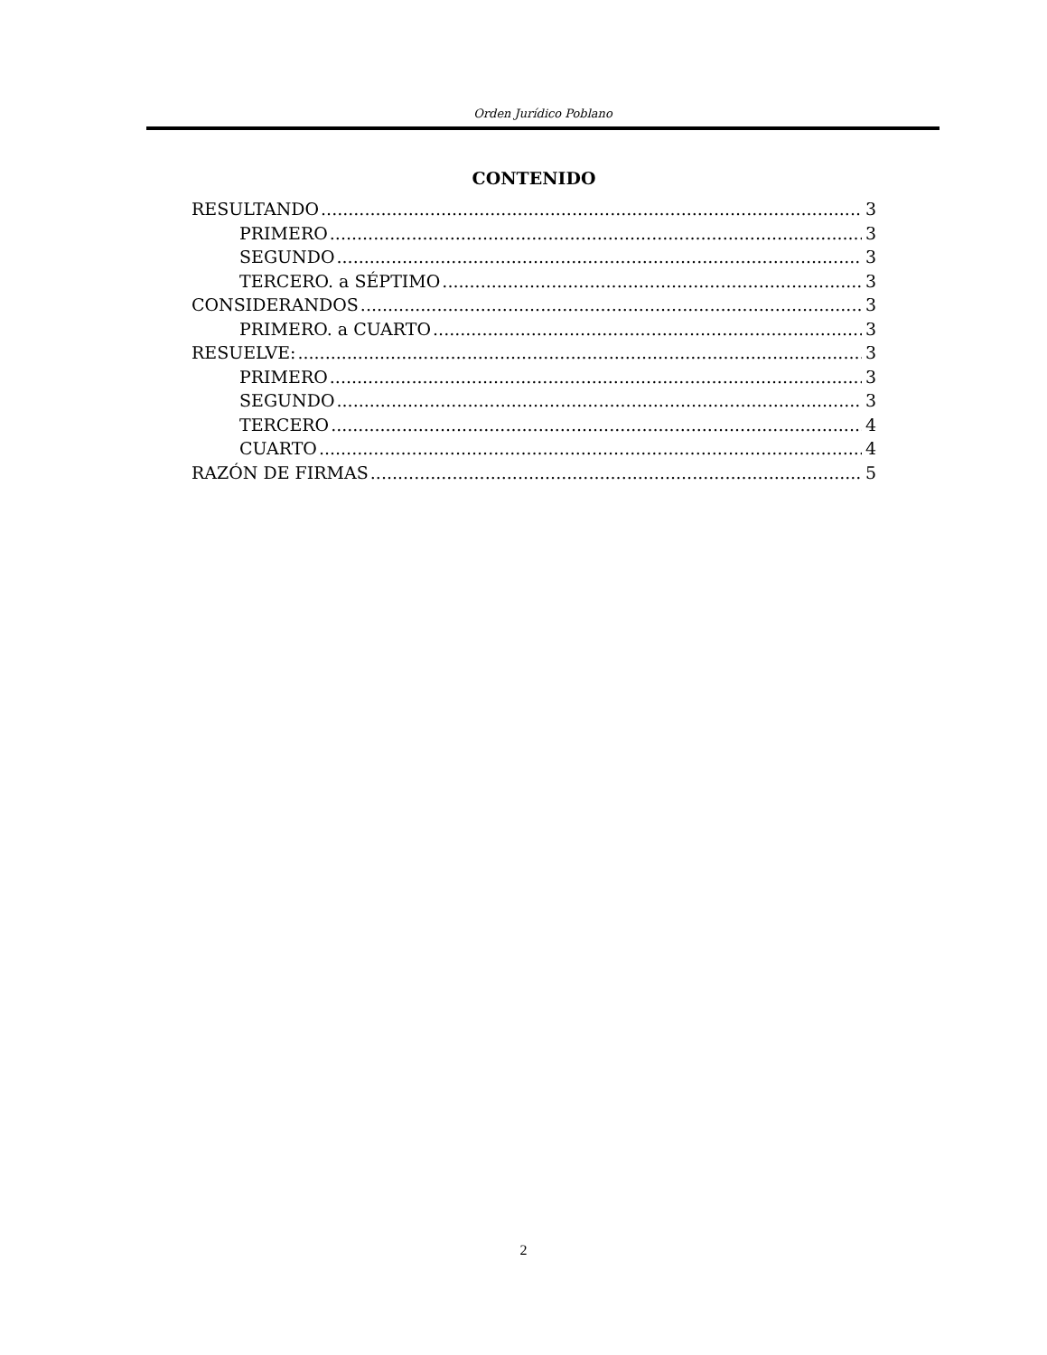Orden Jurídico Poblano
CONTENIDO
RESULTANDO 3
PRIMERO 3
SEGUNDO 3
TERCERO. a SÉPTIMO 3
CONSIDERANDOS 3
PRIMERO. a CUARTO 3
RESUELVE: 3
PRIMERO 3
SEGUNDO 3
TERCERO 4
CUARTO 4
RAZÓN DE FIRMAS 5
2